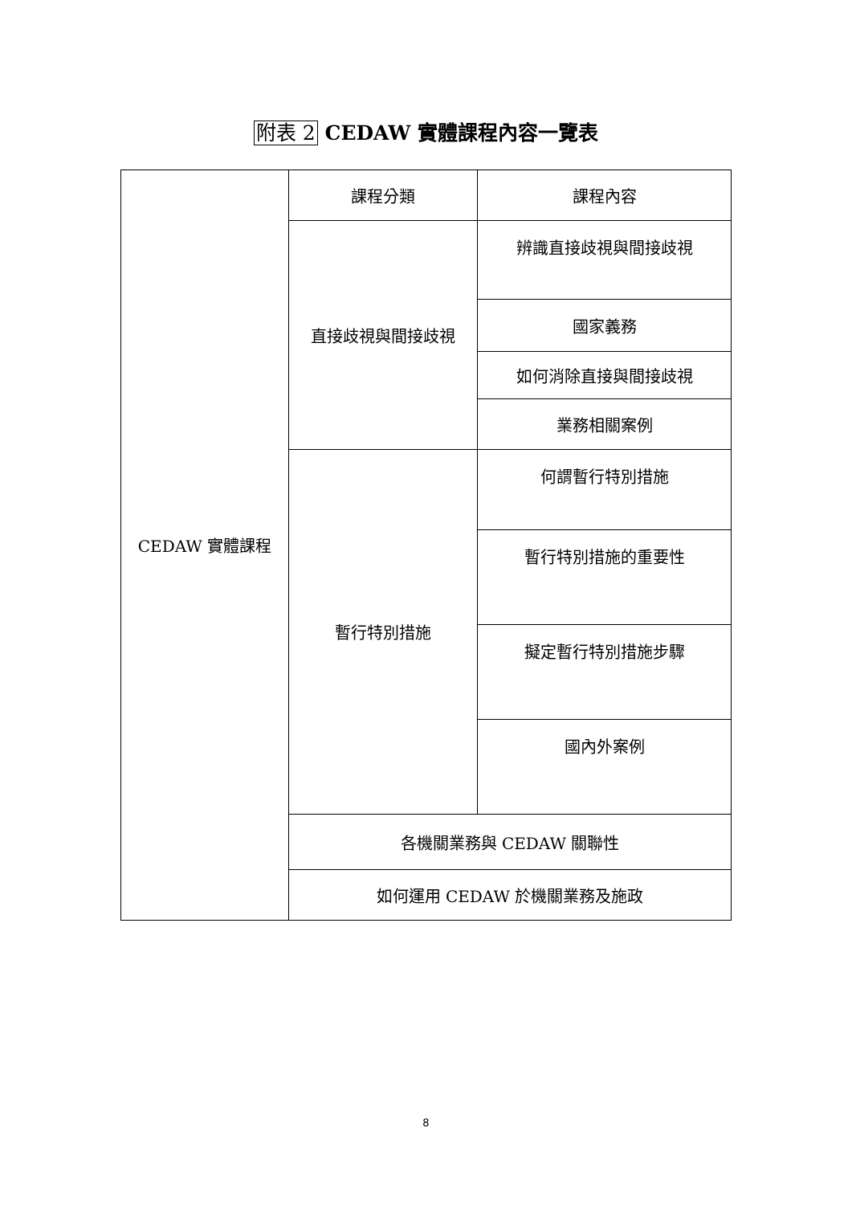附表 2 CEDAW 實體課程內容一覽表
| CEDAW 實體課程 | 課程分類 | 課程內容 |
| | 直接歧視與間接歧視 | 辨識直接歧視與間接歧視 |
| | | 國家義務 |
| | | 如何消除直接與間接歧視 |
| | | 業務相關案例 |
| | 暫行特別措施 | 何謂暫行特別措施 |
| | | 暫行特別措施的重要性 |
| | | 擬定暫行特別措施步驟 |
| | | 國內外案例 |
| | 各機關業務與 CEDAW 關聯性 | |
| | 如何運用 CEDAW 於機關業務及施政 | |
8